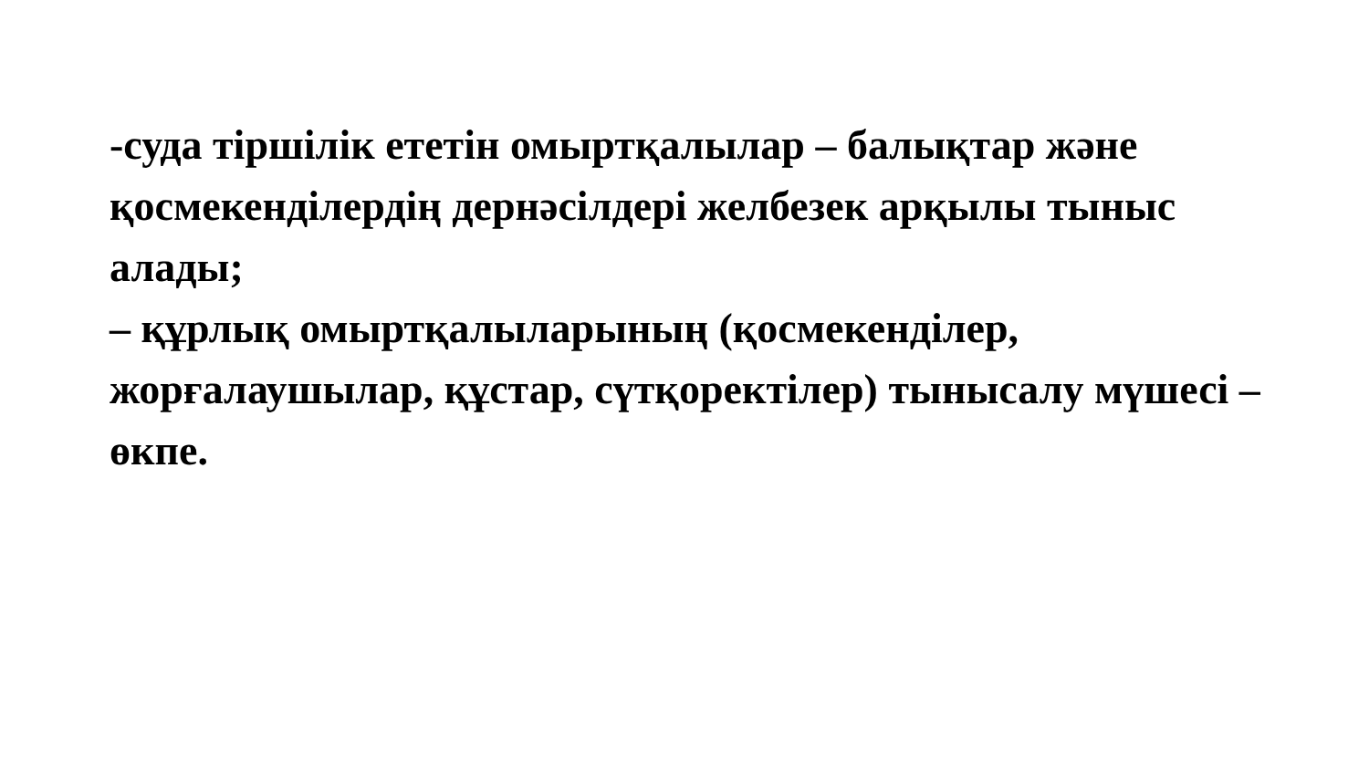-суда тіршілік ететін омыртқалылар – балықтар және қосмекенділердің дернәсілдері желбезек арқылы тыныс алады;
– құрлық омыртқалыларының (қосмекенділер, жорғалаушылар, құстар, сүтқоректілер) тынысалу мүшесі – өкпе.